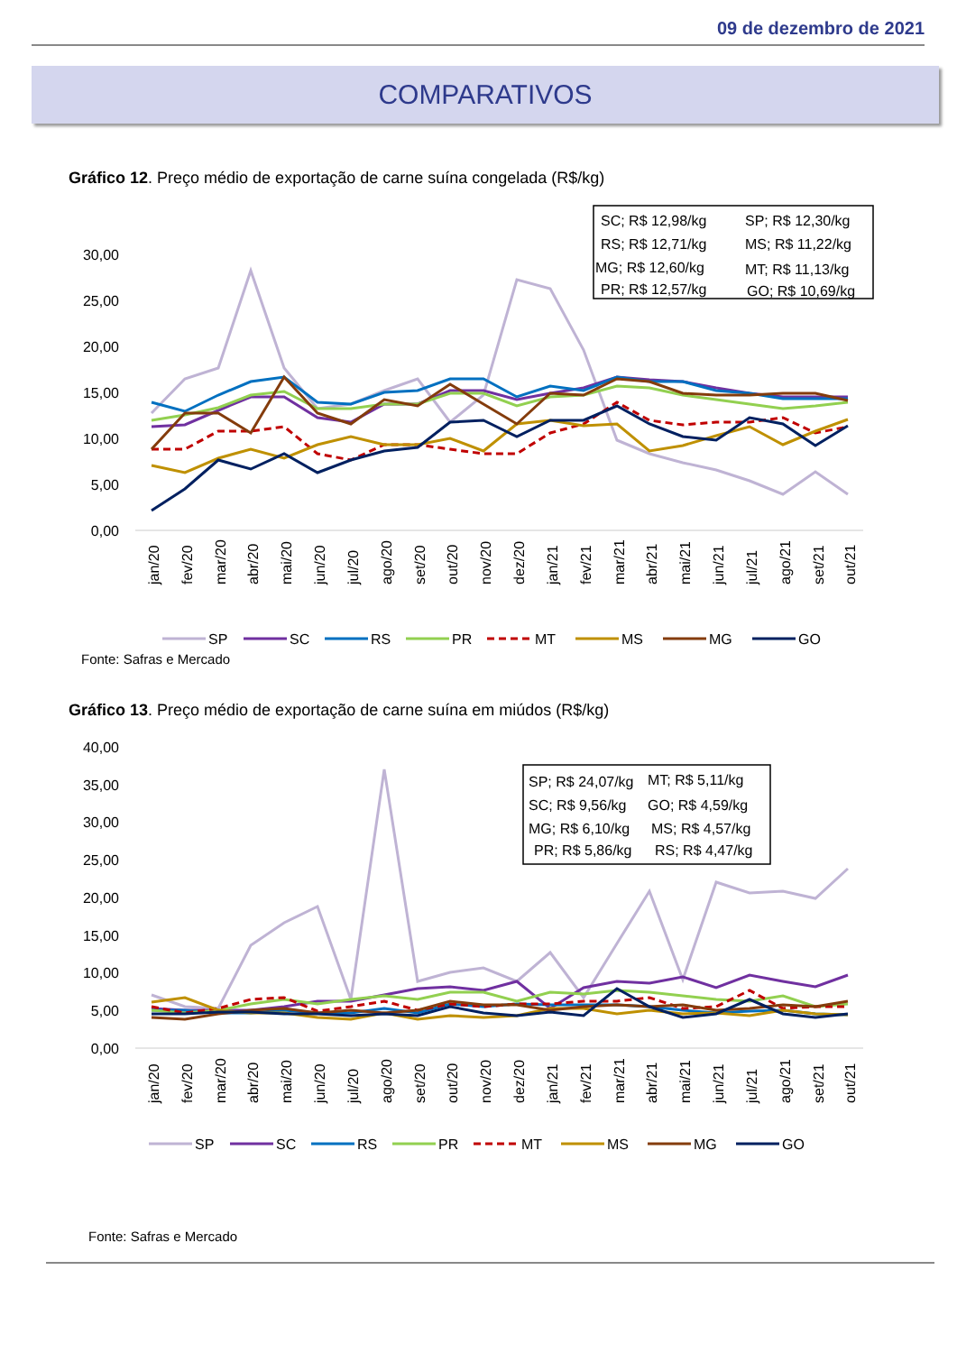09 de dezembro de 2021
COMPARATIVOS
Gráfico 12. Preço médio de exportação de carne suína congelada (R$/kg)
30,00
25,00
20,00
15,00
10,00
5,00
0,00
SC; R$ 12,98/kg
SP; R$ 12,30/kg
RS; R$ 12,71/kg
MS; R$ 11,22/kg
MG; R$ 12,60/kg
MT; R$ 11,13/kg
PR; R$ 12,57/kg
GO; R$ 10,69/kg
jan/20
fev/20
mar/20
abr/20
mai/20
jun/20
jul/20
ago/20
set/20
out/20
nov/20
dez/20
jan/21
fev/21
mar/21
abr/21
mai/21
jun/21
jul/21
ago/21
set/21
out/21
SP
SC
RS
PR
MT
MS
MG
GO
Fonte: Safras e Mercado
Gráfico 13. Preço médio de exportação de carne suína em miúdos (R$/kg)
40,00
35,00
30,00
25,00
20,00
15,00
10,00
5,00
0,00
SP; R$ 24,07/kg
MT; R$ 5,11/kg
SC; R$ 9,56/kg
GO; R$ 4,59/kg
MG; R$ 6,10/kg
MS; R$ 4,57/kg
PR; R$ 5,86/kg
RS; R$ 4,47/kg
jan/20
fev/20
mar/20
abr/20
mai/20
jun/20
jul/20
ago/20
set/20
out/20
nov/20
dez/20
jan/21
fev/21
mar/21
abr/21
mai/21
jun/21
jul/21
ago/21
set/21
out/21
SP
SC
RS
PR
MT
MS
MG
GO
Fonte: Safras e Mercado